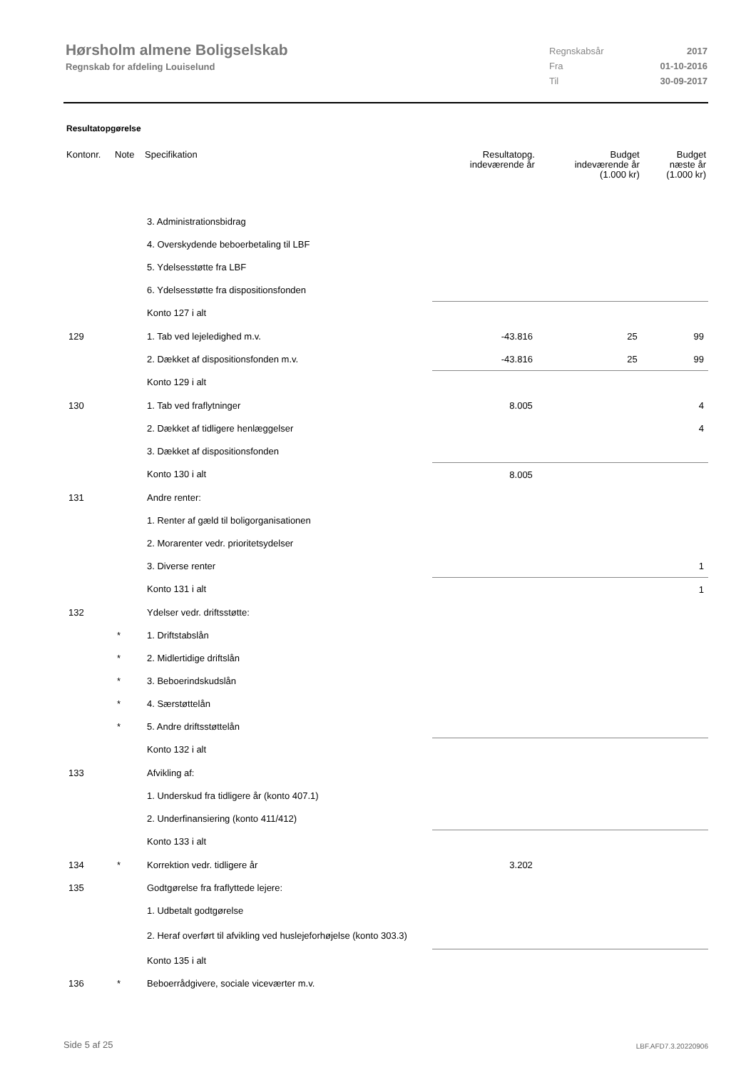Hørsholm almene Boligselskab
Regnskab for afdeling Louiselund
Regnskabsår 2017
Fra 01-10-2016
Til 30-09-2017
Resultatopgørelse
| Kontonr. | Note | Specifikation | Resultatopg. indeværende år | Budget indeværende år (1.000 kr) | Budget næste år (1.000 kr) |
| --- | --- | --- | --- | --- | --- |
| | | 3. Administrationsbidrag | | | |
| | | 4. Overskydende beboerbetaling til LBF | | | |
| | | 5. Ydelsesstøtte fra LBF | | | |
| | | 6. Ydelsesstøtte fra dispositionsfonden | | | |
| | | Konto 127 i alt | | | |
| 129 | | 1. Tab ved lejeledighed m.v. | -43.816 | 25 | 99 |
| | | 2. Dækket af dispositionsfonden m.v. | -43.816 | 25 | 99 |
| | | Konto 129 i alt | | | |
| 130 | | 1. Tab ved fraflytninger | 8.005 | | 4 |
| | | 2. Dækket af tidligere henlæggelser | | | 4 |
| | | 3. Dækket af dispositionsfonden | | | |
| | | Konto 130 i alt | 8.005 | | |
| 131 | | Andre renter: | | | |
| | | 1. Renter af gæld til boligorganisationen | | | |
| | | 2. Morarenter vedr. prioritetsydelser | | | |
| | | 3. Diverse renter | | | 1 |
| | | Konto 131 i alt | | | 1 |
| 132 | | Ydelser vedr. driftsstøtte: | | | |
| | * | 1. Driftstabslån | | | |
| | * | 2. Midlertidige driftslån | | | |
| | * | 3. Beboerindskudslån | | | |
| | * | 4. Særstøttelån | | | |
| | * | 5. Andre driftsstøttelån | | | |
| | | Konto 132 i alt | | | |
| 133 | | Afvikling af: | | | |
| | | 1. Underskud fra tidligere år (konto 407.1) | | | |
| | | 2. Underfinansiering (konto 411/412) | | | |
| | | Konto 133 i alt | | | |
| 134 | * | Korrektion vedr. tidligere år | 3.202 | | |
| 135 | | Godtgørelse fra fraflyttede lejere: | | | |
| | | 1. Udbetalt godtgørelse | | | |
| | | 2. Heraf overført til afvikling ved huslejeforhøjelse (konto 303.3) | | | |
| | | Konto 135 i alt | | | |
| 136 | * | Beboerrådgivere, sociale viceværter m.v. | | | |
Side 5 af 25 LBF.AFD7.3.20220906